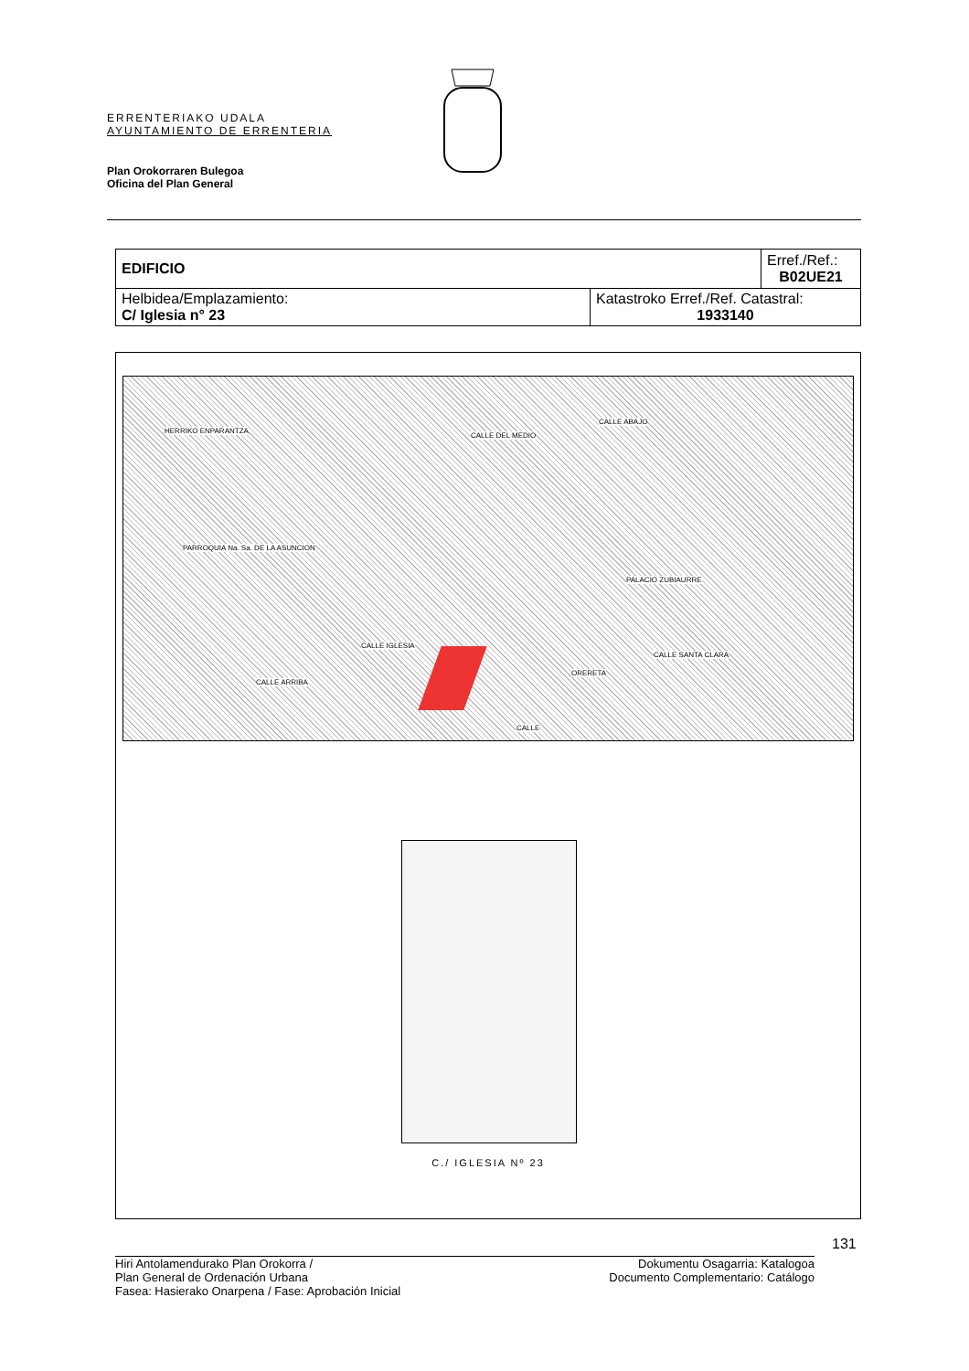ERRENTERIAKO UDALA
AYUNTAMIENTO DE ERRENTERIA
Plan Orokorraren Bulegoa
Oficina del Plan General
| EDIFICIO | | Erref./Ref.: B02UE21 |
| Helbidea/Emplazamiento: C/ Iglesia n° 23 | Katastroko Erref./Ref. Catastral: 1933140 | |
HERRIKO ENPARANTZA
PARROQUIA Na. Sa. DE LA ASUNCION
CALLE DEL MEDIO
CALLE ABAJO
PALACIO ZUBIAURRE
CALLE IGLESIA
CALLE ARRIBA
ORERETA
CALLE SANTA CLARA
CALLE
C./ IGLESIA Nº 23
131
Hiri Antolamendurako Plan Orokorra /
Plan General de Ordenación Urbana
Fasea: Hasierako Onarpena / Fase: Aprobación Inicial
Dokumentu Osagarria: Katalogoa
Documento Complementario: Catálogo